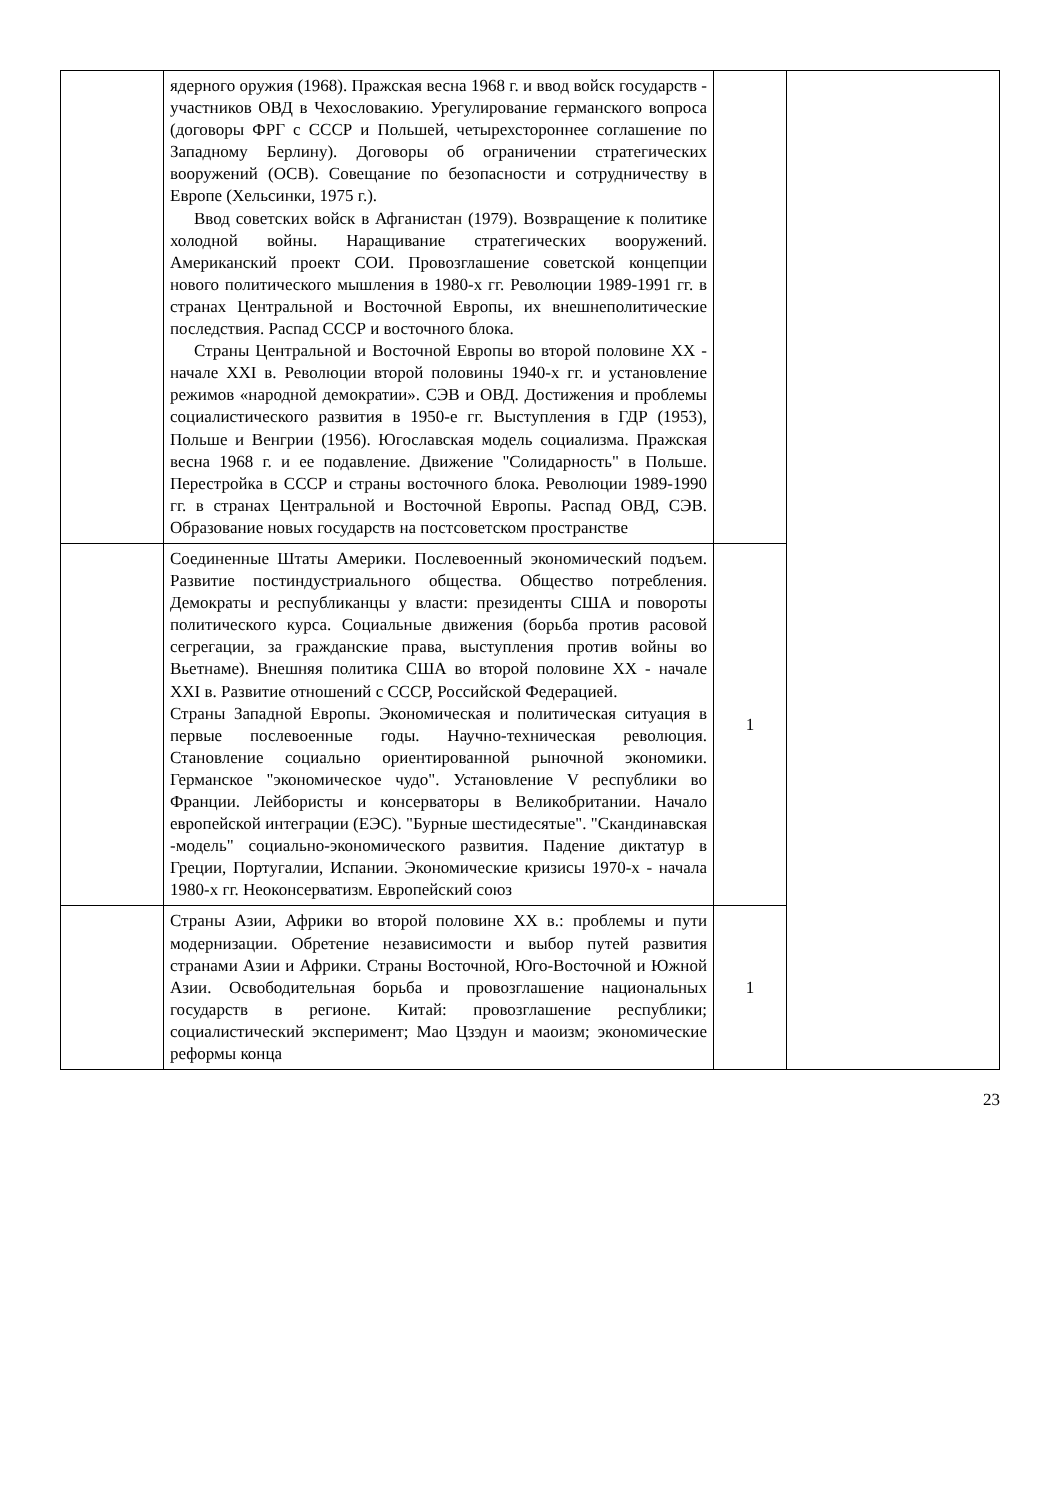| | ядерного оружия (1968). Пражская весна 1968 г. и ввод войск государств - участников ОВД в Чехословакию. Урегулирование германского вопроса (договоры ФРГ с СССР и Польшей, четырехстороннее соглашение по Западному Берлину). Договоры об ограничении стратегических вооружений (ОСВ). Совещание по безопасности и сотрудничеству в Европе (Хельсинки, 1975 г.). Ввод советских войск в Афганистан (1979). Возвращение к политике холодной войны. Наращивание стратегических вооружений. Американский проект СОИ. Провозглашение советской концепции нового политического мышления в 1980-х гг. Революции 1989-1991 гг. в странах Центральной и Восточной Европы, их внешнеполитические последствия. Распад СССР и восточного блока. Страны Центральной и Восточной Европы во второй половине XX - начале XXI в. Революции второй половины 1940-х гг. и установление режимов «народной демократии». СЭВ и ОВД. Достижения и проблемы социалистического развития в 1950-е гг. Выступления в ГДР (1953), Польше и Венгрии (1956). Югославская модель социализма. Пражская весна 1968 г. и ее подавление. Движение "Солидарность" в Польше. Перестройка в СССР и страны восточного блока. Революции 1989-1990 гг. в странах Центральной и Восточной Европы. Распад ОВД, СЭВ. Образование новых государств на постсоветском пространстве | | |
| | Соединенные Штаты Америки. Послевоенный экономический подъем. Развитие постиндустриального общества. Общество потребления. Демократы и республиканцы у власти: президенты США и повороты политического курса. Социальные движения (борьба против расовой сегрегации, за гражданские права, выступления против войны во Вьетнаме). Внешняя политика США во второй половине XX - начале XXI в. Развитие отношений с СССР, Российской Федерацией. Страны Западной Европы. Экономическая и политическая ситуация в первые послевоенные годы. Научно-техническая революция. Становление социально ориентированной рыночной экономики. Германское "экономическое чудо". Установление V республики во Франции. Лейбористы и консерваторы в Великобритании. Начало европейской интеграции (ЕЭС). "Бурные шестидесятые". "Скандинавская -модель" социально-экономического развития. Падение диктатур в Греции, Португалии, Испании. Экономические кризисы 1970-х - начала 1980-х гг. Неоконсерватизм. Европейский союз | 1 | |
| | Страны Азии, Африки во второй половине XX в.: проблемы и пути модернизации. Обретение независимости и выбор путей развития странами Азии и Африки. Страны Восточной, Юго-Восточной и Южной Азии. Освободительная борьба и провозглашение национальных государств в регионе. Китай: провозглашение республики; социалистический эксперимент; Мао Цзэдун и маоизм; экономические реформы конца | 1 | |
23